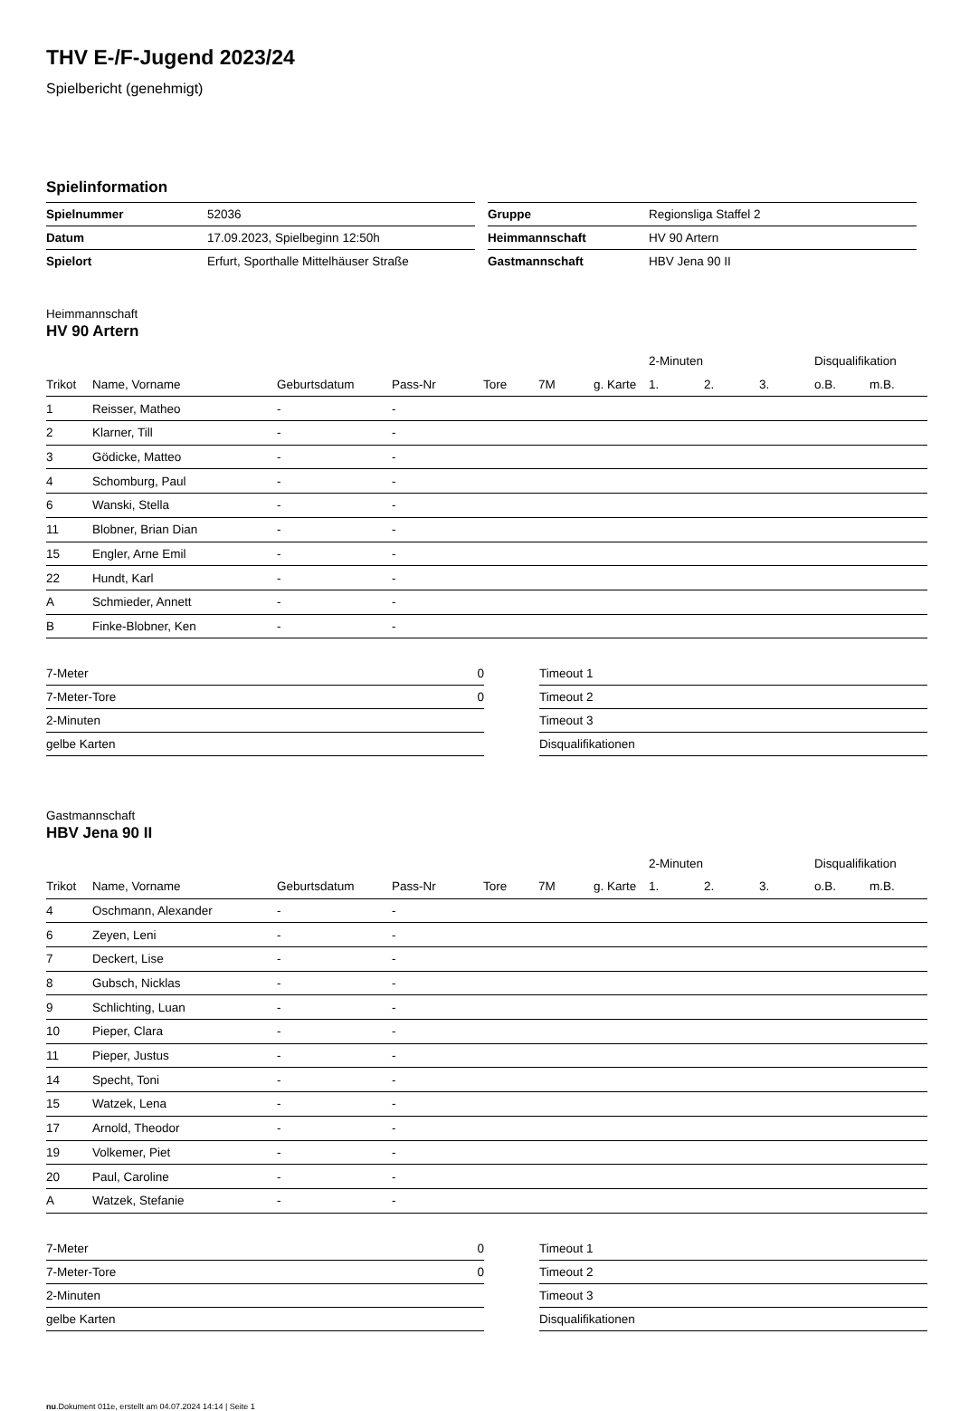THV E-/F-Jugend 2023/24
Spielbericht (genehmigt)
Spielinformation
| Spielnummer | 52036 |
| Datum | 17.09.2023, Spielbeginn 12:50h |
| Spielort | Erfurt, Sporthalle Mittelhäuser Straße |
| Gruppe | Regionsliga Staffel 2 |
| Heimmannschaft | HV 90 Artern |
| Gastmannschaft | HBV Jena 90 II |
Heimmannschaft
HV 90 Artern
| | | | | | | | 2-Minuten | | | Disqualifikation | |
| --- | --- | --- | --- | --- | --- | --- | --- | --- | --- | --- | --- |
| Trikot | Name, Vorname | Geburtsdatum | Pass-Nr | Tore | 7M | g. Karte | 1. | 2. | 3. | o.B. | m.B. |
| 1 | Reisser, Matheo | - | - | | | | | | | | |
| 2 | Klarner, Till | - | - | | | | | | | | |
| 3 | Gödicke, Matteo | - | - | | | | | | | | |
| 4 | Schomburg, Paul | - | - | | | | | | | | |
| 6 | Wanski, Stella | - | - | | | | | | | | |
| 11 | Blobner, Brian Dian | - | - | | | | | | | | |
| 15 | Engler, Arne Emil | - | - | | | | | | | | |
| 22 | Hundt, Karl | - | - | | | | | | | | |
| A | Schmieder, Annett | - | - | | | | | | | | |
| B | Finke-Blobner, Ken | - | - | | | | | | | | |
| 7-Meter | 0 |
| 7-Meter-Tore | 0 |
| 2-Minuten | |
| gelbe Karten | |
| Timeout 1 |
| Timeout 2 |
| Timeout 3 |
| Disqualifikationen |
Gastmannschaft
HBV Jena 90 II
| | | | | | | | 2-Minuten | | | Disqualifikation | |
| --- | --- | --- | --- | --- | --- | --- | --- | --- | --- | --- | --- |
| Trikot | Name, Vorname | Geburtsdatum | Pass-Nr | Tore | 7M | g. Karte | 1. | 2. | 3. | o.B. | m.B. |
| 4 | Oschmann, Alexander | - | - | | | | | | | | |
| 6 | Zeyen, Leni | - | - | | | | | | | | |
| 7 | Deckert, Lise | - | - | | | | | | | | |
| 8 | Gubsch, Nicklas | - | - | | | | | | | | |
| 9 | Schlichting, Luan | - | - | | | | | | | | |
| 10 | Pieper, Clara | - | - | | | | | | | | |
| 11 | Pieper, Justus | - | - | | | | | | | | |
| 14 | Specht, Toni | - | - | | | | | | | | |
| 15 | Watzek, Lena | - | - | | | | | | | | |
| 17 | Arnold, Theodor | - | - | | | | | | | | |
| 19 | Volkemer, Piet | - | - | | | | | | | | |
| 20 | Paul, Caroline | - | - | | | | | | | | |
| A | Watzek, Stefanie | - | - | | | | | | | | |
| 7-Meter | 0 |
| 7-Meter-Tore | 0 |
| 2-Minuten | |
| gelbe Karten | |
| Timeout 1 |
| Timeout 2 |
| Timeout 3 |
| Disqualifikationen |
nu.Dokument 011e, erstellt am 04.07.2024 14:14 | Seite 1